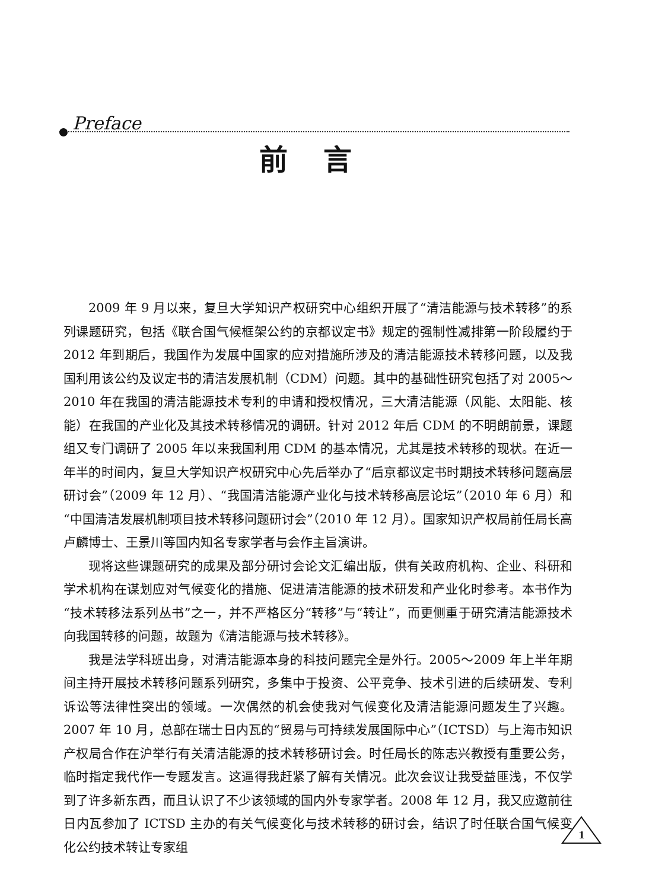Preface
前言
2009 年 9 月以来，复旦大学知识产权研究中心组织开展了“清洁能源与技术转移”的系列课题研究，包括《联合国气候框架公约的京都议定书》规定的强制性减排第一阶段履约于 2012 年到期后，我国作为发展中国家的应对措施所涉及的清洁能源技术转移问题，以及我国利用该公约及议定书的清洁发展机制（CDM）问题。其中的基础性研究包括了对 2005～2010 年在我国的清洁能源技术专利的申请和授权情况，三大清洁能源（风能、太阳能、核能）在我国的产业化及其技术转移情况的调研。针对 2012 年后 CDM 的不明朗前景，课题组又专门调研了 2005 年以来我国利用 CDM 的基本情况，尤其是技术转移的现状。在近一年半的时间内，复旦大学知识产权研究中心先后举办了“后京都议定书时期技术转移问题高层研讨会”（2009 年 12 月）、“我国清洁能源产业化与技术转移高层论坛”（2010 年 6 月）和“中国清洁发展机制项目技术转移问题研讨会”（2010 年 12 月）。国家知识产权局前任局长高卢麟博士、王景川等国内知名专家学者与会作主旨演讲。
现将这些课题研究的成果及部分研讨会论文汇编出版，供有关政府机构、企业、科研和学术机构在谋划应对气候变化的措施、促进清洁能源的技术研发和产业化时参考。本书作为“技术转移法系列丛书”之一，并不严格区分“转移”与“转让”，而更侧重于研究清洁能源技术向我国转移的问题，故题为《清洁能源与技术转移》。
我是法学科班出身，对清洁能源本身的科技问题完全是外行。2005～2009 年上半年期间主持开展技术转移问题系列研究，多集中于投资、公平竞争、技术引进的后续研发、专利诉讼等法律性突出的领域。一次偶然的机会使我对气候变化及清洁能源问题发生了兴趣。2007 年 10 月，总部在瑞士日内瓦的“贸易与可持续发展国际中心”（ICTSD）与上海市知识产权局合作在沪举行有关清洁能源的技术转移研讨会。时任局长的陈志兴教授有重要公务，临时指定我代作一专题发言。这逼得我赶紧了解有关情况。此次会议让我受益匪浅，不仅学到了许多新东西，而且认识了不少该领域的国内外专家学者。2008 年 12 月，我又应邀前往日内瓦参加了 ICTSD 主办的有关气候变化与技术转移的研讨会，结识了时任联合国气候变化公约技术转让专家组
1